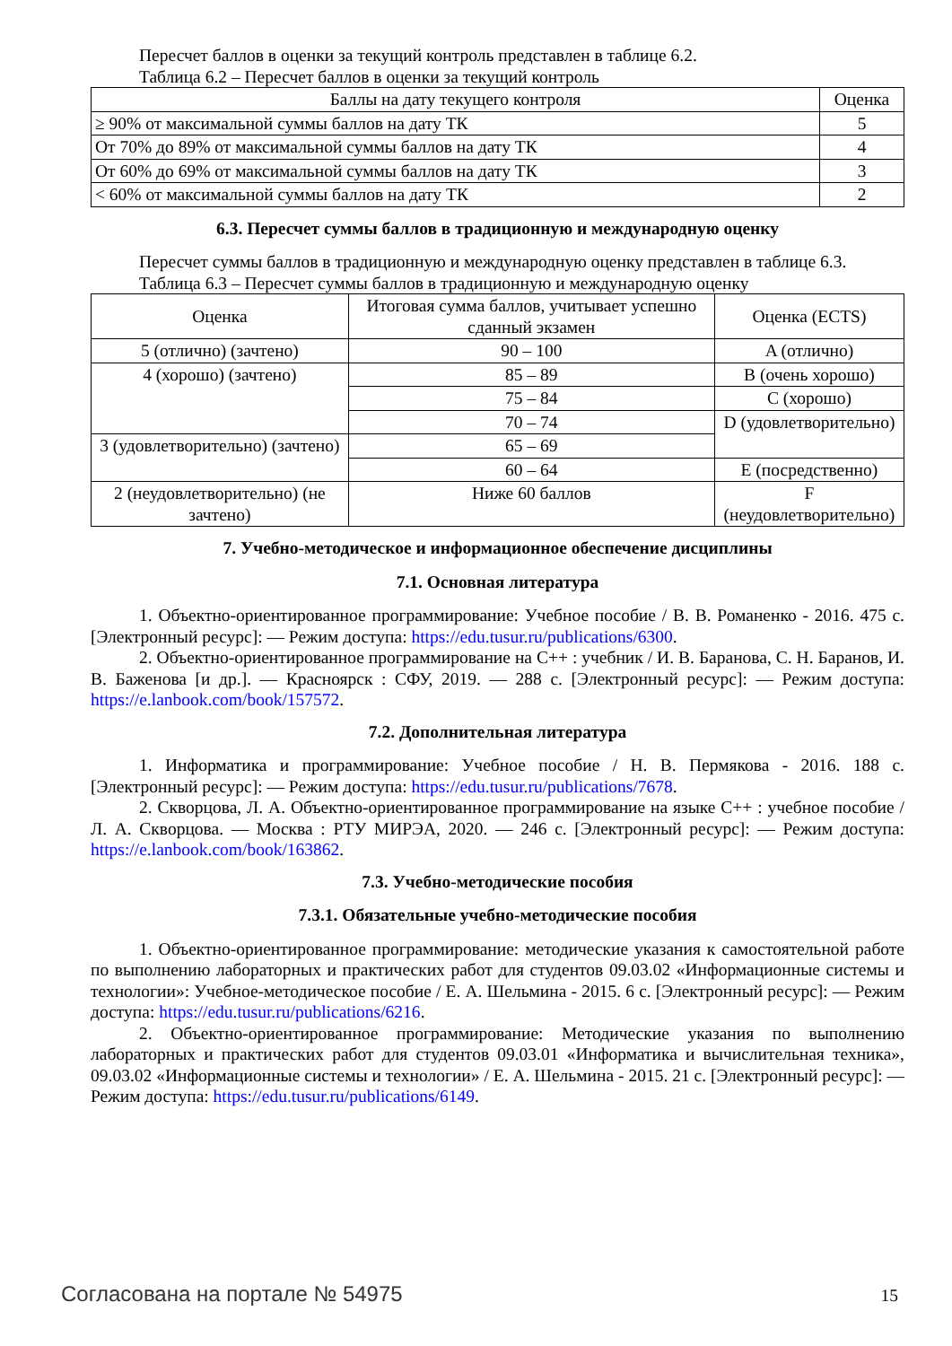Пересчет баллов в оценки за текущий контроль представлен в таблице 6.2.
Таблица 6.2 – Пересчет баллов в оценки за текущий контроль
| Баллы на дату текущего контроля | Оценка |
| --- | --- |
| ≥ 90% от максимальной суммы баллов на дату ТК | 5 |
| От 70% до 89% от максимальной суммы баллов на дату ТК | 4 |
| От 60% до 69% от максимальной суммы баллов на дату ТК | 3 |
| < 60% от максимальной суммы баллов на дату ТК | 2 |
6.3. Пересчет суммы баллов в традиционную и международную оценку
Пересчет суммы баллов в традиционную и международную оценку представлен в таблице 6.3.
Таблица 6.3 – Пересчет суммы баллов в традиционную и международную оценку
| Оценка | Итоговая сумма баллов, учитывает успешно сданный экзамен | Оценка (ECTS) |
| --- | --- | --- |
| 5 (отлично) (зачтено) | 90 – 100 | A (отлично) |
| 4 (хорошо) (зачтено) | 85 – 89 | B (очень хорошо) |
| | 75 – 84 | C (хорошо) |
| | 70 – 74 | D (удовлетворительно) |
| 3 (удовлетворительно) (зачтено) | 65 – 69 | |
| | 60 – 64 | E (посредственно) |
| 2 (неудовлетворительно) (не зачтено) | Ниже 60 баллов | F (неудовлетворительно) |
7. Учебно-методическое и информационное обеспечение дисциплины
7.1. Основная литература
1. Объектно-ориентированное программирование: Учебное пособие / В. В. Романенко - 2016. 475 с. [Электронный ресурс]: — Режим доступа: https://edu.tusur.ru/publications/6300.
2. Объектно-ориентированное программирование на C++ : учебник / И. В. Баранова, С. Н. Баранов, И. В. Баженова [и др.]. — Красноярск : СФУ, 2019. — 288 с. [Электронный ресурс]: — Режим доступа: https://e.lanbook.com/book/157572.
7.2. Дополнительная литература
1. Информатика и программирование: Учебное пособие / Н. В. Пермякова - 2016. 188 с. [Электронный ресурс]: — Режим доступа: https://edu.tusur.ru/publications/7678.
2. Скворцова, Л. А. Объектно-ориентированное программирование на языке C++ : учебное пособие / Л. А. Скворцова. — Москва : РТУ МИРЭА, 2020. — 246 с. [Электронный ресурс]: — Режим доступа: https://e.lanbook.com/book/163862.
7.3. Учебно-методические пособия
7.3.1. Обязательные учебно-методические пособия
1. Объектно-ориентированное программирование: методические указания к самостоятельной работе по выполнению лабораторных и практических работ для студентов 09.03.02 «Информационные системы и технологии»: Учебное-методическое пособие / Е. А. Шельмина - 2015. 6 с. [Электронный ресурс]: — Режим доступа: https://edu.tusur.ru/publications/6216.
2. Объектно-ориентированное программирование: Методические указания по выполнению лабораторных и практических работ для студентов 09.03.01 «Информатика и вычислительная техника», 09.03.02 «Информационные системы и технологии» / Е. А. Шельмина - 2015. 21 с. [Электронный ресурс]: — Режим доступа: https://edu.tusur.ru/publications/6149.
Согласована на портале № 54975 15